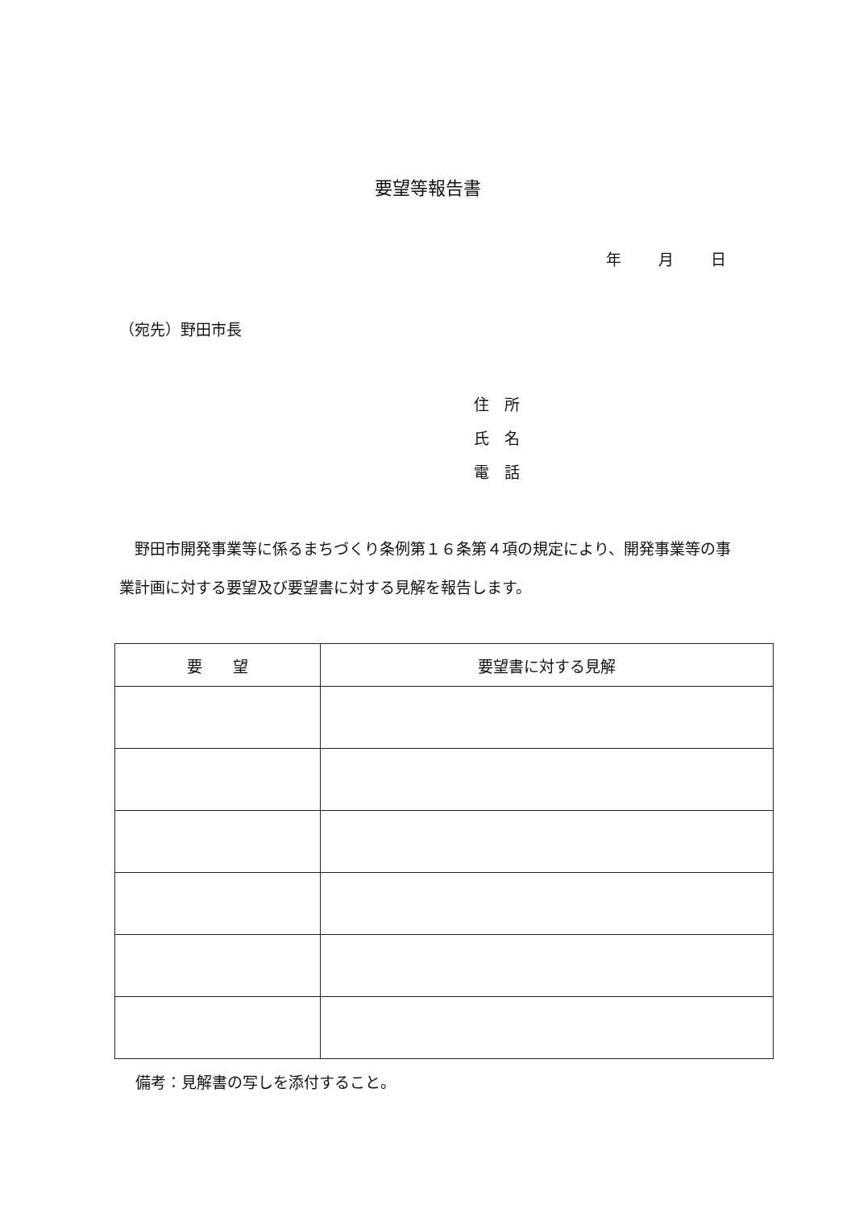要望等報告書
年 月 日
（宛先）野田市長
住　所
氏　名
電　話
野田市開発事業等に係るまちづくり条例第１６条第４項の規定により、開発事業等の事業計画に対する要望及び要望書に対する見解を報告します。
| 要 望 | 要望書に対する見解 |
| --- | --- |
備考：見解書の写しを添付すること。